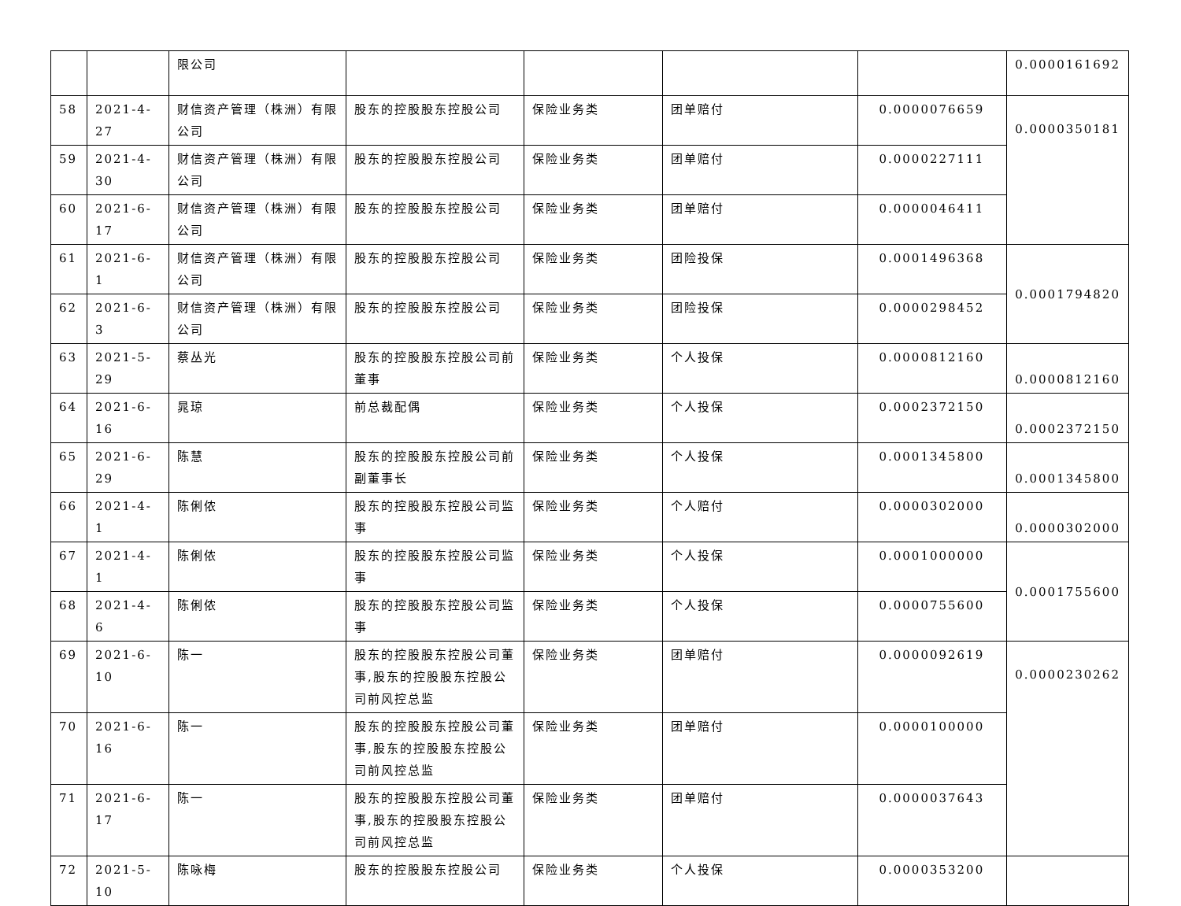| | | 限公司 | | | | | 0.0000161692 |
| 58 | 2021-4-27 | 财信资产管理（株洲）有限公司 | 股东的控股股东控股公司 | 保险业务类 | 团单赔付 | 0.0000076659 | 0.0000350181 |
| 59 | 2021-4-30 | 财信资产管理（株洲）有限公司 | 股东的控股股东控股公司 | 保险业务类 | 团单赔付 | 0.0000227111 | |
| 60 | 2021-6-17 | 财信资产管理（株洲）有限公司 | 股东的控股股东控股公司 | 保险业务类 | 团单赔付 | 0.0000046411 | |
| 61 | 2021-6-1 | 财信资产管理（株洲）有限公司 | 股东的控股股东控股公司 | 保险业务类 | 团险投保 | 0.0001496368 | 0.0001794820 |
| 62 | 2021-6-3 | 财信资产管理（株洲）有限公司 | 股东的控股股东控股公司 | 保险业务类 | 团险投保 | 0.0000298452 | |
| 63 | 2021-5-29 | 蔡丛光 | 股东的控股股东控股公司前董事 | 保险业务类 | 个人投保 | 0.0000812160 | 0.0000812160 |
| 64 | 2021-6-16 | 晁琼 | 前总裁配偶 | 保险业务类 | 个人投保 | 0.0002372150 | 0.0002372150 |
| 65 | 2021-6-29 | 陈慧 | 股东的控股股东控股公司前副董事长 | 保险业务类 | 个人投保 | 0.0001345800 | 0.0001345800 |
| 66 | 2021-4-1 | 陈俐侬 | 股东的控股股东控股公司监事 | 保险业务类 | 个人赔付 | 0.0000302000 | 0.0000302000 |
| 67 | 2021-4-1 | 陈俐侬 | 股东的控股股东控股公司监事 | 保险业务类 | 个人投保 | 0.0001000000 | 0.0001755600 |
| 68 | 2021-4-6 | 陈俐侬 | 股东的控股股东控股公司监事 | 保险业务类 | 个人投保 | 0.0000755600 | |
| 69 | 2021-6-10 | 陈一 | 股东的控股股东控股公司董事,股东的控股股东控股公司前风控总监 | 保险业务类 | 团单赔付 | 0.0000092619 | 0.0000230262 |
| 70 | 2021-6-16 | 陈一 | 股东的控股股东控股公司董事,股东的控股股东控股公司前风控总监 | 保险业务类 | 团单赔付 | 0.0000100000 | |
| 71 | 2021-6-17 | 陈一 | 股东的控股股东控股公司董事,股东的控股股东控股公司前风控总监 | 保险业务类 | 团单赔付 | 0.0000037643 | |
| 72 | 2021-5-10 | 陈咏梅 | 股东的控股股东控股公司 | 保险业务类 | 个人投保 | 0.0000353200 | |